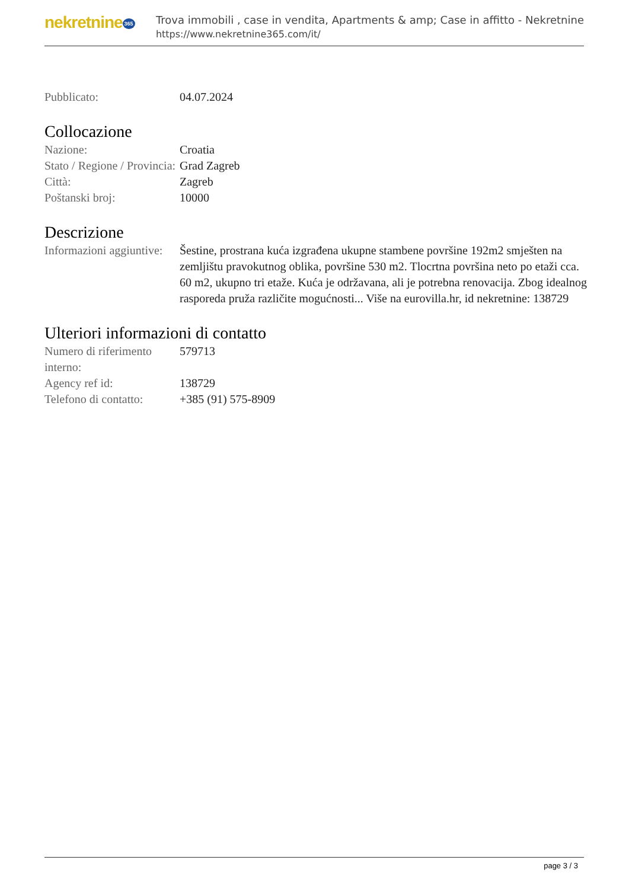nekretnine 365
Trova immobili , case in vendita, Apartments & amp; Case in affitto - Nekretnine
https://www.nekretnine365.com/it/
| Pubblicato: | 04.07.2024 |
Collocazione
| Nazione: | Croatia |
| Stato / Regione / Provincia: | Grad Zagreb |
| Città: | Zagreb |
| Poštanski broj: | 10000 |
Descrizione
| Informazioni aggiuntive: | Šestine, prostrana kuća izgrađena ukupne stambene površine 192m2 smješten na zemljištu pravokutnog oblika, površine 530 m2. Tlocrtna površina neto po etaži cca. 60 m2, ukupno tri etaže. Kuća je održavana, ali je potrebna renovacija. Zbog idealnog rasporeda pruža različite mogućnosti... Više na eurovilla.hr, id nekretnine: 138729 |
Ulteriori informazioni di contatto
| Numero di riferimento interno: | 579713 |
| Agency ref id: | 138729 |
| Telefono di contatto: | +385 (91) 575-8909 |
page 3 / 3